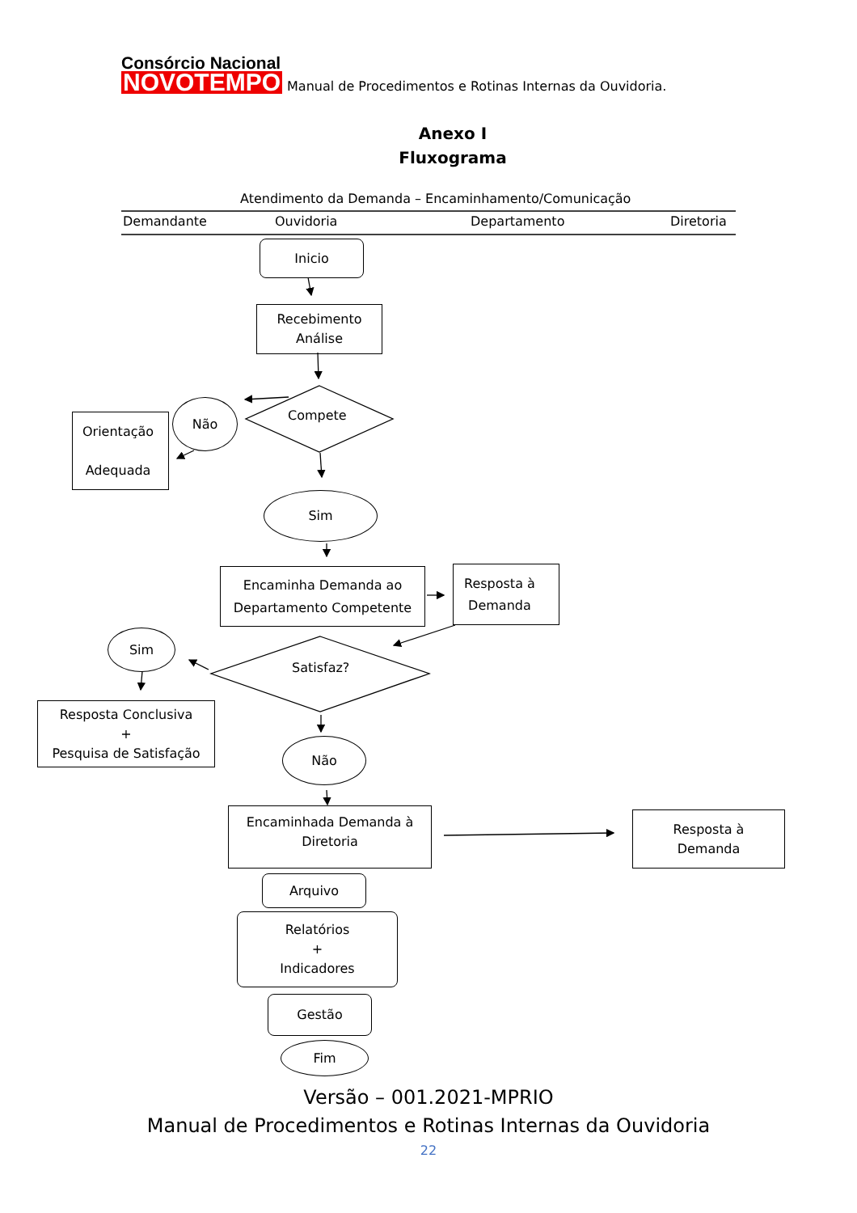Consórcio Nacional
NOVOTEMPO
Manual de Procedimentos e Rotinas Internas da Ouvidoria.
Anexo I
Fluxograma
Atendimento da Demanda – Encaminhamento/Comunicação
Demandante Ouvidoria Departamento Diretoria
Inicio
Recebimento
Análise
Compete
Não
Orientação
Adequada
Sim
Encaminha Demanda ao
Departamento Competente
Resposta à
Demanda
Sim
Satisfaz?
Resposta Conclusiva
+
Pesquisa de Satisfação
Não
Encaminhada Demanda à
Diretoria
Resposta à
Demanda
Arquivo
Relatórios
+
Indicadores
Gestão
Fim
Versão – 001.2021-MPRIO
Manual de Procedimentos e Rotinas Internas da Ouvidoria
22